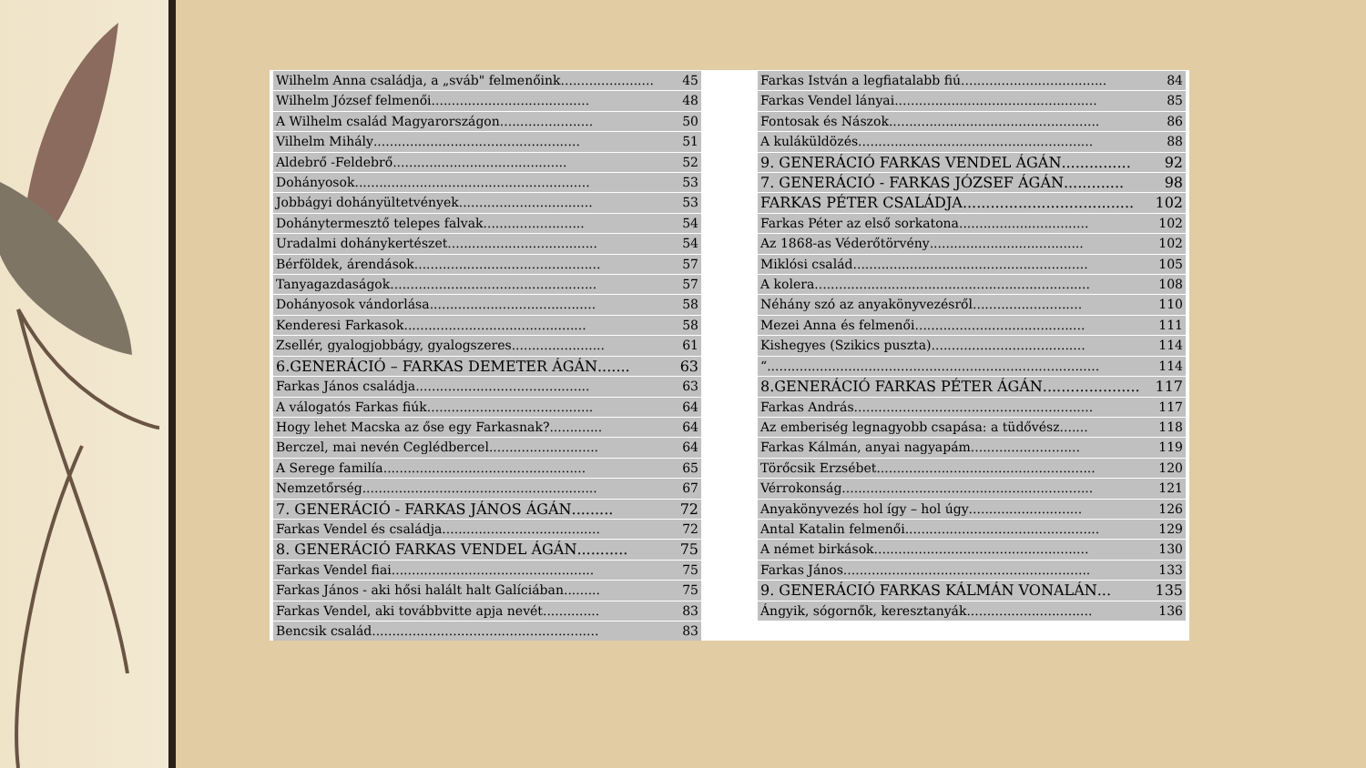Wilhelm Anna családja, a „sváb" felmenőink....................... 45
Wilhelm József felmenői....................................... 48
A Wilhelm család Magyarországon....................... 50
Vilhelm Mihály................................................... 51
Aldebrő -Feldebrő........................................... 52
Dohányosok.......................................................... 53
Jobbágyi dohányültetvények................................. 53
Dohánytermesztő telepes falvak......................... 54
Uradalmi dohánykertészet..................................... 54
Bérföldek, árendások.............................................. 57
Tanyagazdaságok................................................... 57
Dohányosok vándorlása......................................... 58
Kenderesi Farkasok............................................. 58
Zsellér, gyalogjobbágy, gyalogszeres....................... 61
6.GENERÁCIÓ – FARKAS DEMETER ÁGÁN....... 63
Farkas János családja........................................... 63
A válogatós Farkas fiúk......................................... 64
Hogy lehet Macska az őse egy Farkasnak?............. 64
Berczel, mai nevén Ceglédbercel........................... 64
A Serege familía.................................................. 65
Nemzetőrség.......................................................... 67
7. GENERÁCIÓ - FARKAS JÁNOS ÁGÁN......... 72
Farkas Vendel és családja....................................... 72
8. GENERÁCIÓ FARKAS VENDEL ÁGÁN........... 75
Farkas Vendel fiai.................................................. 75
Farkas János - aki hősi halált halt Galíciában......... 75
Farkas Vendel, aki továbbvitte apja nevét.............. 83
Bencsik család........................................................ 83
Farkas István a legfiatalabb fiú.................................... 84
Farkas Vendel lányai.................................................. 85
Fontosak és Nászok.................................................... 86
A kuláküldözés.......................................................... 88
9. GENERÁCIÓ FARKAS VENDEL ÁGÁN............... 92
7. GENERÁCIÓ - FARKAS JÓZSEF ÁGÁN............. 98
FARKAS PÉTER CSALÁDJA..................................... 102
Farkas Péter az első sorkatona................................ 102
Az 1868-as Véderőtörvény...................................... 102
Miklósi család.......................................................... 105
A kolera.................................................................... 108
Néhány szó az anyakönyvezésről........................... 110
Mezei Anna és felmenői.......................................... 111
Kishegyes (Szikics puszta)...................................... 114
“.................................................................................. 114
8.GENERÁCIÓ FARKAS PÉTER ÁGÁN..................... 117
Farkas András........................................................... 117
Az emberiség legnagyobb csapása: a tüdővész....... 118
Farkas Kálmán, anyai nagyapám........................... 119
Törőcsik Erzsébet...................................................... 120
Vérrokonság.............................................................. 121
Anyakönyvezés hol így – hol úgy............................ 126
Antal Katalin felmenői................................................ 129
A német birkások..................................................... 130
Farkas János............................................................. 133
9. GENERÁCIÓ FARKAS KÁLMÁN VONALÁN... 135
Ángyik, sógornők, keresztanyák............................... 136